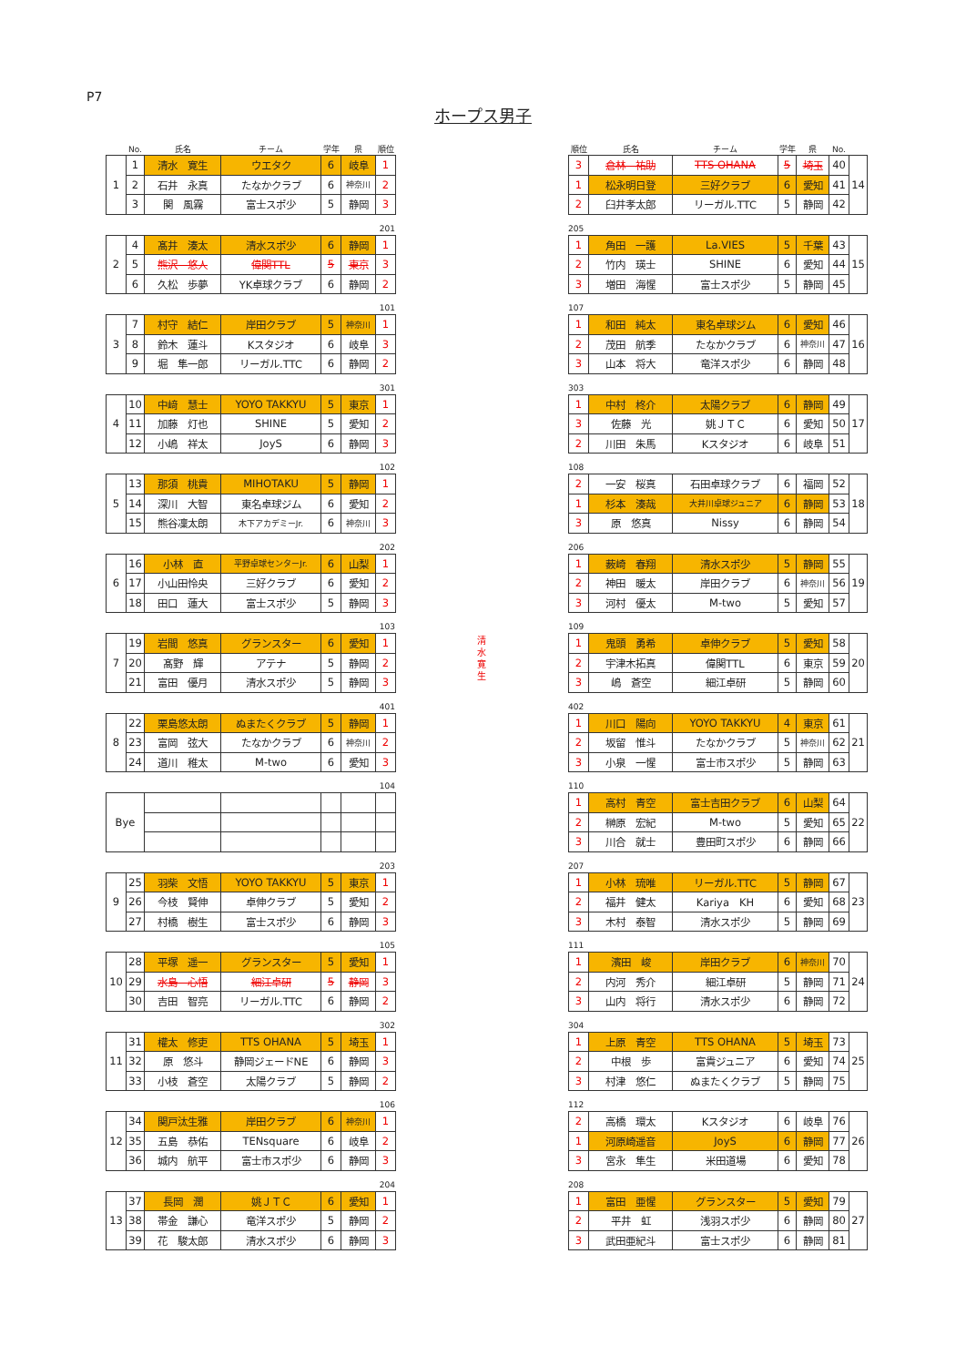P7
ホープス男子
| | No. | 氏名 | チーム | 学年 | 県 | 順位 |
| 1 | 1 | 清水 寛生 | ウエタク | 6 | 岐阜 | 1 |
| | 2 | 石井 永真 | たなかクラブ | 6 | 神奈川 | 2 |
| | 3 | 関 風霧 | 富士スポ少 | 5 | 静岡 | 3 |
201
| 2 | 4 | 髙井 湊太 | 清水スポ少 | 6 | 静岡 | 1 |
| | 5 | 熊沢 悠人 | 偉関TTL | 5 | 東京 | 3 |
| | 6 | 久松 歩夢 | YK卓球クラブ | 6 | 静岡 | 2 |
101
| 3 | 7 | 村守 結仁 | 岸田クラブ | 5 | 神奈川 | 1 |
| | 8 | 鈴木 蓮斗 | Kスタジオ | 6 | 岐阜 | 3 |
| | 9 | 堀 隼一郎 | リーガル.TTC | 6 | 静岡 | 2 |
301
| 4 | 10 | 中﨑 慧士 | YOYO TAKKYU | 5 | 東京 | 1 |
| | 11 | 加藤 灯也 | SHINE | 5 | 愛知 | 2 |
| | 12 | 小嶋 祥太 | JoyS | 6 | 静岡 | 3 |
102
| 5 | 13 | 那須 桃貴 | MIHOTAKU | 5 | 静岡 | 1 |
| | 14 | 深川 大智 | 東名卓球ジム | 6 | 愛知 | 2 |
| | 15 | 熊谷凜太朗 | 木下アカデミーJr. | 6 | 神奈川 | 3 |
202
| 6 | 16 | 小林 直 | 平野卓球センターJr. | 6 | 山梨 | 1 |
| | 17 | 小山田怜央 | 三好クラブ | 6 | 愛知 | 2 |
| | 18 | 田口 蓮大 | 富士スポ少 | 5 | 静岡 | 3 |
103
| 7 | 19 | 岩間 悠真 | グランスター | 6 | 愛知 | 1 |
| | 20 | 髙野 輝 | アテナ | 5 | 静岡 | 2 |
| | 21 | 富田 優月 | 清水スポ少 | 5 | 静岡 | 3 |
401
| 8 | 22 | 栗島悠太朗 | ぬまたくクラブ | 5 | 静岡 | 1 |
| | 23 | 富岡 弦大 | たなかクラブ | 6 | 神奈川 | 2 |
| | 24 | 道川 稚太 | M-two | 6 | 愛知 | 3 |
104
| Bye | | | | | |
203
| 9 | 25 | 羽柴 文悟 | YOYO TAKKYU | 5 | 東京 | 1 |
| | 26 | 今枝 賢伸 | 卓伸クラブ | 5 | 愛知 | 2 |
| | 27 | 村橋 樹生 | 富士スポ少 | 6 | 静岡 | 3 |
105
| 10 | 28 | 平塚 遥一 | グランスター | 5 | 愛知 | 1 |
| | 29 | 水島 心悟 | 細江卓研 | 5 | 静岡 | 3 |
| | 30 | 吉田 智亮 | リーガル.TTC | 6 | 静岡 | 2 |
302
| 11 | 31 | 權太 修吏 | TTS OHANA | 5 | 埼玉 | 1 |
| | 32 | 原 悠斗 | 静岡ジェードNE | 6 | 静岡 | 3 |
| | 33 | 小枝 蒼空 | 太陽クラブ | 5 | 静岡 | 2 |
106
| 12 | 34 | 関戸汰生雅 | 岸田クラブ | 6 | 神奈川 | 1 |
| | 35 | 五島 恭佑 | TENsquare | 6 | 岐阜 | 2 |
| | 36 | 城内 航平 | 富士市スポ少 | 6 | 静岡 | 3 |
204
| 13 | 37 | 長岡 潤 | 姚ＪＴＣ | 6 | 愛知 | 1 |
| | 38 | 帯金 謙心 | 竜洋スポ少 | 5 | 静岡 | 2 |
| | 39 | 花 駿太郎 | 清水スポ少 | 6 | 静岡 | 3 |
清
水
寛
生
| 順位 | 氏名 | チーム | 学年 | 県 | No. | |
| 3 | 倉林 祐助 | TTS OHANA | 5 | 埼玉 | 40 | 14 |
| 1 | 松永明日登 | 三好クラブ | 6 | 愛知 | 41 | |
| 2 | 臼井孝太郎 | リーガル.TTC | 5 | 静岡 | 42 | |
205
| 1 | 角田 一護 | La.VIES | 5 | 千葉 | 43 | 15 |
| 2 | 竹内 瑛士 | SHINE | 6 | 愛知 | 44 | |
| 3 | 増田 海惺 | 富士スポ少 | 5 | 静岡 | 45 | |
107
| 1 | 和田 純太 | 東名卓球ジム | 6 | 愛知 | 46 | 16 |
| 2 | 茂田 航季 | たなかクラブ | 6 | 神奈川 | 47 | |
| 3 | 山本 将大 | 竜洋スポ少 | 6 | 静岡 | 48 | |
303
| 1 | 中村 柊介 | 太陽クラブ | 6 | 静岡 | 49 | 17 |
| 3 | 佐藤 光 | 姚ＪＴＣ | 6 | 愛知 | 50 | |
| 2 | 川田 朱馬 | Kスタジオ | 6 | 岐阜 | 51 | |
108
| 2 | 一安 桜真 | 石田卓球クラブ | 6 | 福岡 | 52 | 18 |
| 1 | 杉本 湊哉 | 大井川卓球ジュニア | 6 | 静岡 | 53 | |
| 3 | 原 悠真 | Nissy | 6 | 静岡 | 54 | |
206
| 1 | 薮崎 春翔 | 清水スポ少 | 5 | 静岡 | 55 | 19 |
| 2 | 神田 暖太 | 岸田クラブ | 6 | 神奈川 | 56 | |
| 3 | 河村 優太 | M-two | 5 | 愛知 | 57 | |
109
| 1 | 鬼頭 勇希 | 卓伸クラブ | 5 | 愛知 | 58 | 20 |
| 2 | 宇津木拓真 | 偉関TTL | 6 | 東京 | 59 | |
| 3 | 嶋 蒼空 | 細江卓研 | 5 | 静岡 | 60 | |
402
| 1 | 川口 陽向 | YOYO TAKKYU | 4 | 東京 | 61 | 21 |
| 2 | 坂留 惟斗 | たなかクラブ | 5 | 神奈川 | 62 | |
| 3 | 小泉 一惺 | 富士市スポ少 | 5 | 静岡 | 63 | |
110
| 1 | 高村 青空 | 富士吉田クラブ | 6 | 山梨 | 64 | 22 |
| 2 | 榊原 宏紀 | M-two | 5 | 愛知 | 65 | |
| 3 | 川合 就士 | 豊田町スポ少 | 6 | 静岡 | 66 | |
207
| 1 | 小林 琉唯 | リーガル.TTC | 5 | 静岡 | 67 | 23 |
| 2 | 福井 健太 | Kariya KH | 6 | 愛知 | 68 | |
| 3 | 木村 泰智 | 清水スポ少 | 5 | 静岡 | 69 | |
111
| 1 | 濱田 峻 | 岸田クラブ | 6 | 神奈川 | 70 | 24 |
| 2 | 内河 秀介 | 細江卓研 | 5 | 静岡 | 71 | |
| 3 | 山内 将行 | 清水スポ少 | 6 | 静岡 | 72 | |
304
| 1 | 上原 青空 | TTS OHANA | 5 | 埼玉 | 73 | 25 |
| 2 | 中根 歩 | 富貴ジュニア | 6 | 愛知 | 74 | |
| 3 | 村津 悠仁 | ぬまたくクラブ | 5 | 静岡 | 75 | |
112
| 2 | 高橋 環太 | Kスタジオ | 6 | 岐阜 | 76 | 26 |
| 1 | 河原崎遥音 | JoyS | 6 | 静岡 | 77 | |
| 3 | 宮永 隼生 | 米田道場 | 6 | 愛知 | 78 | |
208
| 1 | 富田 亜惺 | グランスター | 5 | 愛知 | 79 | 27 |
| 2 | 平井 虹 | 浅羽スポ少 | 6 | 静岡 | 80 | |
| 3 | 武田亜紀斗 | 富士スポ少 | 6 | 静岡 | 81 | |